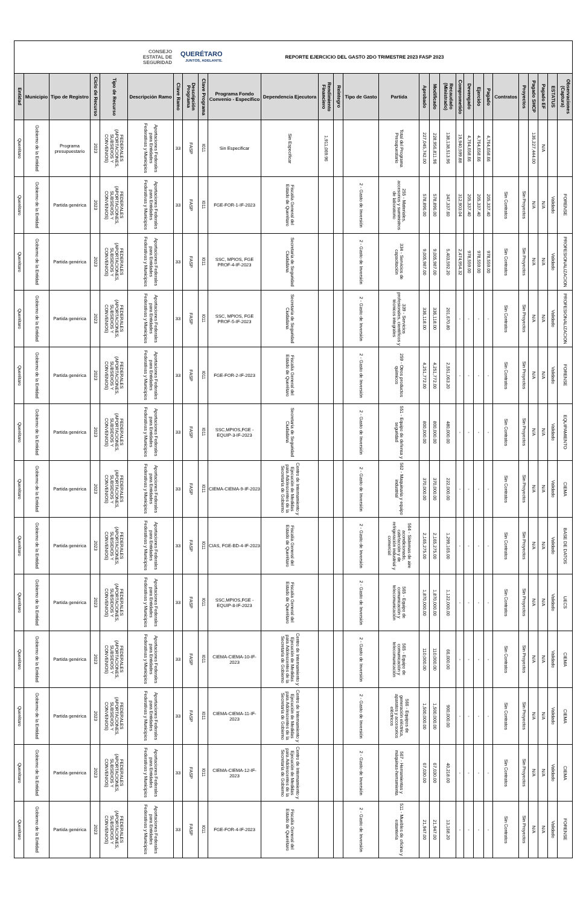| CONSEJO ESTATAL DE SEGURIDAD QUERÉTARO JUNTOS, ADELANTE. | | | | | | | | | | REPORTE EJERCICIO DEL GASTO 2DO TRIMESTRE 2023 FASP 2023 | | | | | | | | | | | | | | | | | |
| Entidad | Municipio | Tipo de Registro | Ciclo de Recurso | Tipo de Recurso | Descripción Ramo | Clave Ramo | Descripción Programa | Clave Programa | Programa Fondo Convenio - Específico | Dependencia Ejecutora | Rendimiento Financiero | Reintegro | Tipo de Gasto | Partida | Aprobado | Modificado | Recaudado (Ministrado) | Comprometido | Devengado | Ejercido | Pagado | Contratos | Proyectos | Pagado SHCP | Pagado EF | ESTATUS | Observaciones (Captura) |
| Querétaro | Gobierno de la Entidad | Programa presupuestario | 2023 | FEDERALES (APORTACIONES, SUBSIDIOS Y CONVENIOS) | Aportaciones Federales para Entidades Federativas y Municipios | 33 | FASP | I011 | Sin Especificar | Sin Especificar | 1,911,069.96 | | | Total del Programa Presupuestario | 227,045,742.00 | 228,956,811.96 | 138,138,513.96 | 19,940,599.88 | 4,764,658.66 | 4,764,658.66 | 4,764,658.66 | | | 136,227,444.00 | N/A | | |
| Querétaro | Gobierno de la Entidad | Partida genérica | 2023 | FEDERALES (APORTACIONES, SUBSIDIOS Y CONVENIOS) | Aportaciones Federales para Entidades Federativas y Municipios | 33 | FASP | I011 | FGE-FOR-1-IF-2023 | Fiscalía General del Estado de Querétaro | | | 2 - Gasto de Inversión | 255 - Materiales, accesorios y suministros de laboratorio | 578,896.00 | 578,896.00 | 347,337.60 | 312,903.04 | 205,337.40 | 205,337.40 | 205,337.40 | Sin Contratos | Sin Proyectos | N/A | N/A | Validado | FORENSE |
| Querétaro | Gobierno de la Entidad | Partida genérica | 2023 | FEDERALES (APORTACIONES, SUBSIDIOS Y CONVENIOS) | Aportaciones Federales para Entidades Federativas y Municipios | 33 | FASP | I011 | SSC, MPIOS, FGE PROF-4-IF-2023 | Secretaría de Seguridad Ciudadana | | | 2 - Gasto de Inversión | 334 - Servicios de capacitación | 9,005,987.00 | 9,005,987.00 | 5,403,592.20 | 2,474,954.32 | 978,559.00 | 978,559.00 | 978,559.00 | Sin Contratos | Sin Proyectos | N/A | N/A | Validado | PROFESIONALIZACION |
| Querétaro | Gobierno de la Entidad | Partida genérica | 2023 | FEDERALES (APORTACIONES, SUBSIDIOS Y CONVENIOS) | Aportaciones Federales para Entidades Federativas y Municipios | 33 | FASP | I011 | SSC, MPIOS, FGE PROF-5-IF-2023 | Secretaría de Seguridad Ciudadana | | | 2 - Gasto de Inversión | 339 - Servicios profesionales, científicos y técnicos integrales | 336,118.00 | 336,118.00 | 201,670.80 | - | - | - | - | Sin Contratos | Sin Proyectos | N/A | N/A | Validado | PROFESIONALIZACION |
| Querétaro | Gobierno de la Entidad | Partida genérica | 2023 | FEDERALES (APORTACIONES, SUBSIDIOS Y CONVENIOS) | Aportaciones Federales para Entidades Federativas y Municipios | 33 | FASP | I011 | FGE-FOR-2-IF-2023 | Fiscalía General del Estado de Querétaro | | | 2 - Gasto de Inversión | 259 - Otros productos químicos | 4,251,772.00 | 4,251,772.00 | 2,551,063.20 | - | - | - | - | Sin Contratos | Sin Proyectos | N/A | N/A | Validado | FORENSE |
| Querétaro | Gobierno de la Entidad | Partida genérica | 2023 | FEDERALES (APORTACIONES, SUBSIDIOS Y CONVENIOS) | Aportaciones Federales para Entidades Federativas y Municipios | 33 | FASP | I011 | SSC,MPIOS,FGE - EQUIP-3-IF-2023 | Secretaría de Seguridad Ciudadana | | | 2 - Gasto de Inversión | 551 - Equipo de defensa y seguridad | 800,000.00 | 800,000.00 | 480,000.00 | - | - | - | - | Sin Contratos | Sin Proyectos | N/A | N/A | Validado | EQUIPAMIENTO |
| Querétaro | Gobierno de la Entidad | Partida genérica | 2023 | FEDERALES (APORTACIONES, SUBSIDIOS Y CONVENIOS) | Aportaciones Federales para Entidades Federativas y Municipios | 33 | FASP | I011 | CIEMA-CIEMA-9-IF-2023 | Centro de Internamiento y Ejecución de Medidas para Adolescentes de la Secretaría de Gobierno | | | 2 - Gasto de Inversión | 562 - Maquinaria y equipo industrial | 370,000.00 | 370,000.00 | 222,000.00 | - | - | - | - | Sin Contratos | Sin Proyectos | N/A | N/A | Validado | CIEMA |
| Querétaro | Gobierno de la Entidad | Partida genérica | 2023 | FEDERALES (APORTACIONES, SUBSIDIOS Y CONVENIOS) | Aportaciones Federales para Entidades Federativas y Municipios | 33 | FASP | I011 | CIAS, FGE-BD-4-IF-2023 | Fiscalía General del Estado de Querétaro | | | 2 - Gasto de Inversión | 564 - Sistemas de aire acondicionado, calefacción y de refrigeración industrial y comercial | 2,165,275.00 | 2,165,275.00 | 1,299,165.00 | - | - | - | - | Sin Contratos | Sin Proyectos | N/A | N/A | Validado | BASE DE DATOS |
| Querétaro | Gobierno de la Entidad | Partida genérica | 2023 | FEDERALES (APORTACIONES, SUBSIDIOS Y CONVENIOS) | Aportaciones Federales para Entidades Federativas y Municipios | 33 | FASP | I011 | SSC,MPIOS,FGE - EQUIP-8-IF-2023 | Fiscalía General del Estado de Querétaro | | | 2 - Gasto de Inversión | 565 - Equipo de comunicación y telecomunicación | 1,870,000.00 | 1,870,000.00 | 1,122,000.00 | - | - | - | - | Sin Contratos | Sin Proyectos | N/A | N/A | Validado | UECS |
| Querétaro | Gobierno de la Entidad | Partida genérica | 2023 | FEDERALES (APORTACIONES, SUBSIDIOS Y CONVENIOS) | Aportaciones Federales para Entidades Federativas y Municipios | 33 | FASP | I011 | CIEMA-CIEMA-10-IF-2023 | Centro de Internamiento y Ejecución de Medidas para Adolescentes de la Secretaría de Gobierno | | | 2 - Gasto de Inversión | 565 - Equipo de comunicación y telecomunicación | 110,000.00 | 110,000.00 | 66,000.00 | - | - | - | - | Sin Contratos | Sin Proyectos | N/A | N/A | Validado | CIEMA |
| Querétaro | Gobierno de la Entidad | Partida genérica | 2023 | FEDERALES (APORTACIONES, SUBSIDIOS Y CONVENIOS) | Aportaciones Federales para Entidades Federativas y Municipios | 33 | FASP | I011 | CIEMA-CIEMA-11-IF-2023 | Centro de Internamiento y Ejecución de Medidas para Adolescentes de la Secretaría de Gobierno | | | 2 - Gasto de Inversión | 566 - Equipos de generación eléctrica, aparatos y accesorios eléctricos | 1,500,000.00 | 1,500,000.00 | 900,000.00 | - | - | - | - | Sin Contratos | Sin Proyectos | N/A | N/A | Validado | CIEMA |
| Querétaro | Gobierno de la Entidad | Partida genérica | 2023 | FEDERALES (APORTACIONES, SUBSIDIOS Y CONVENIOS) | Aportaciones Federales para Entidades Federativas y Municipios | 33 | FASP | I011 | CIEMA-CIEMA-12-IF-2023 | Centro de Internamiento y Ejecución de Medidas para Adolescentes de la Secretaría de Gobierno | | | 2 - Gasto de Inversión | 567 - Herramientas y máquinas-herramienta | 67,030.00 | 67,030.00 | 40,218.00 | - | - | - | - | Sin Contratos | Sin Proyectos | N/A | N/A | Validado | CIEMA |
| Querétaro | Gobierno de la Entidad | Partida genérica | 2023 | FEDERALES (APORTACIONES, SUBSIDIOS Y CONVENIOS) | Aportaciones Federales para Entidades Federativas y Municipios | 33 | FASP | I011 | FGE-FOR-4-IF-2023 | Fiscalía General del Estado de Querétaro | | | 2 - Gasto de Inversión | 511 - Muebles de oficina y estantería | 21,947.00 | 21,947.00 | 13,168.20 | - | - | - | - | Sin Contratos | Sin Proyectos | N/A | N/A | Validado | FORENSE |